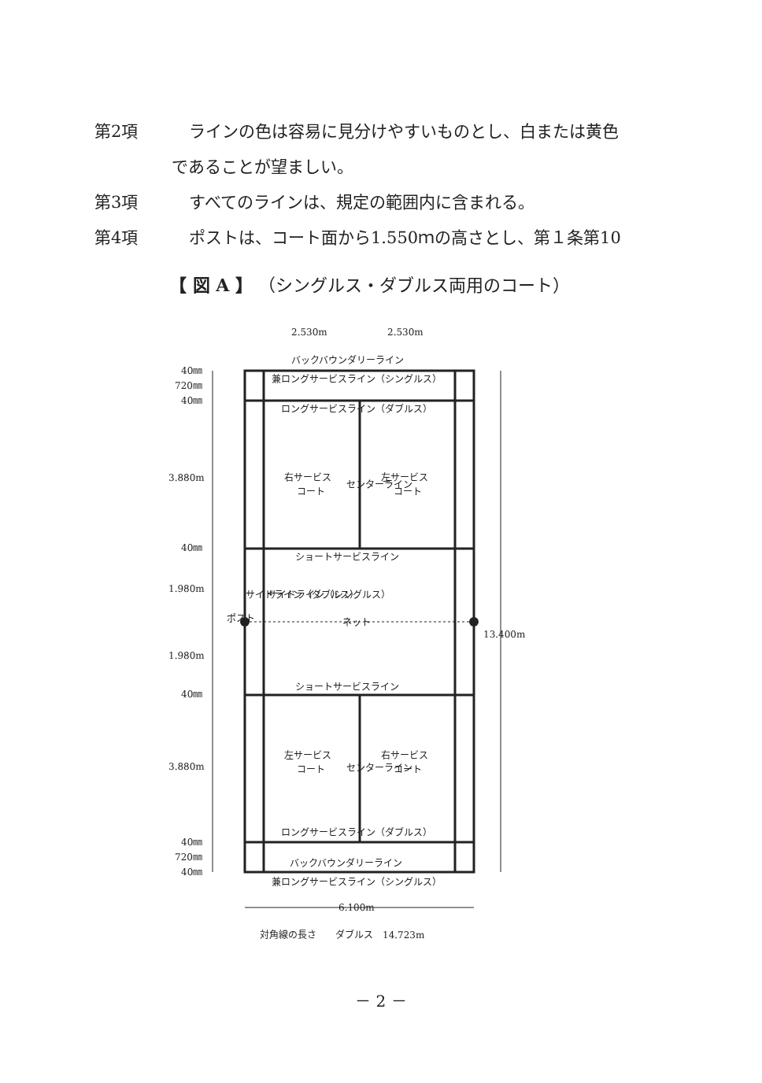第2項 ラインの色は容易に見分けやすいものとし、白または黄色
であることが望ましい。
第3項 すべてのラインは、規定の範囲内に含まれる。
第4項 ポストは、コート面から1.550ｍの高さとし、第１条第10
【 図 A 】 （シングルス・ダブルス両用のコート）
バックバウンダリーライン
兼ロングサービスライン（シングルス）
ロングサービスライン（ダブルス）
右サービス
コート
左サービス
コート
ショートサービスライン
ネット
ショートサービスライン
左サービス
コート
右サービス
コート
ロングサービスライン（ダブルス）
バックバウンダリーライン
兼ロングサービスライン（シングルス）
2.530m
2.530m
6.100m
13.400m
40㎜
720㎜
40㎜
3.880m
40㎜
1.980m
1.980m
40㎜
3.880m
40㎜
720㎜
40㎜
ポスト
サイドライン（ダブルス）
サイドライン（シングルス）
センターライン
センターライン
対角線の長さ　　ダブルス　14.723m
－ 2 －